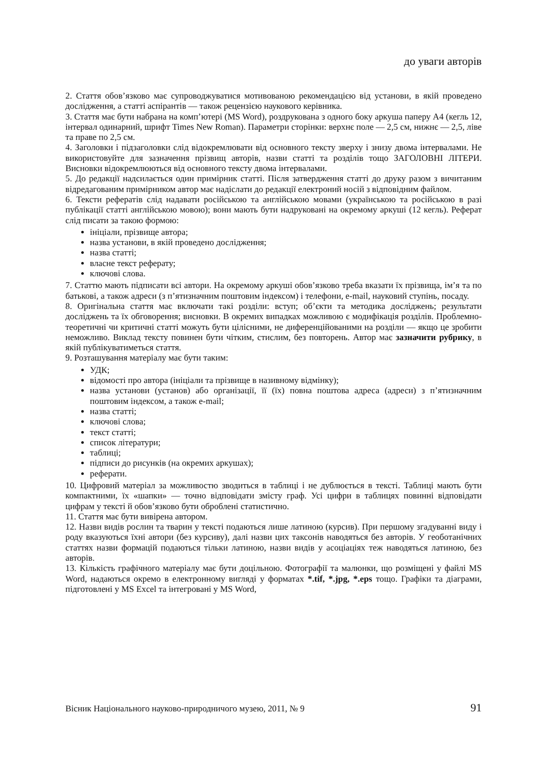до уваги авторів
2. Стаття обов’язково має супроводжуватися мотивованою рекомендацією від установи, в якій проведено дослідження, а статті аспірантів — також рецензією наукового керівника.
3. Стаття має бути набрана на комп’ютері (MS Word), роздрукована з одного боку аркуша паперу А4 (кегль 12, інтервал одинарний, шрифт Times New Roman). Параметри сторінки: верхнє поле — 2,5 см, нижнє — 2,5, ліве та праве по 2,5 см.
4. Заголовки і підзаголовки слід відокремлювати від основного тексту зверху і знизу двома інтервалами. Не використовуйте для зазначення прізвищ авторів, назви статті та розділів тощо ЗАГОЛОВНІ ЛІТЕРИ. Висновки відокремлюються від основного тексту двома інтервалами.
5. До редакції надсилається один примірник статті. Після затвердження статті до друку разом з вичитаним відредагованим примірником автор має надіслати до редакції електроний носій з відповідним файлом.
6. Тексти рефератів слід надавати російською та англійською мовами (українською та російською в разі публікації статті англійською мовою); вони мають бути надруковані на окремому аркуші (12 кегль). Реферат слід писати за такою формою:
ініціали, прізвище автора;
назва установи, в якій проведено дослідження;
назва статті;
власне текст реферату;
ключові слова.
7. Статтю мають підписати всі автори. На окремому аркуші обов’язково треба вказати їх прізвища, ім’я та по батькові, а також адреси (з п’ятизначним поштовим індексом) і телефони, e-mail, науковий ступінь, посаду.
8. Оригінальна стаття має включати такі розділи: вступ; об’єкти та методика досліджень; результати досліджень та їх обговорення; висновки. В окремих випадках можливою є модифікація розділів. Проблемно-теоретичні чи критичні статті можуть бути цілісними, не диференційованими на розділи — якщо це зробити неможливо. Виклад тексту повинен бути чітким, стислим, без повторень. Автор має зазначити рубрику, в якій публікуватиметься стаття.
9. Розташування матеріалу має бути таким:
УДК;
відомості про автора (ініціали та прізвище в називному відмінку);
назва установи (установ) або організації, її (їх) повна поштова адреса (адреси) з п’ятизначним поштовим індексом, а також e-mail;
назва статті;
ключові слова;
текст статті;
список літератури;
таблиці;
підписи до рисунків (на окремих аркушах);
реферати.
10. Цифровий матеріал за можливостю зводиться в таблиці і не дублюється в тексті. Таблиці мають бути компактними, їх «шапки» — точно відповідати змісту граф. Усі цифри в таблицях повинні відповідати цифрам у тексті й обов’язково бути оброблені статистично.
11. Стаття має бути вивірена автором.
12. Назви видів рослин та тварин у тексті подаються лише латиною (курсив). При першому згадуванні виду і роду вказуються їхні автори (без курсиву), далі назви цих таксонів наводяться без авторів. У геоботанічних статтях назви формацій подаються тільки латиною, назви видів у асоціаціях теж наводяться латиною, без авторів.
13. Кількість графічного матеріалу має бути доцільною. Фотографії та малюнки, що розміщені у файлі MS Word, надаються окремо в електронному вигляді у форматах *.tif, *.jpg, *.eps тощо. Графіки та діаграми, підготовлені у MS Excel та інтегровані у MS Word,
Вісник Національного науково-природничого музею, 2011, № 9 91